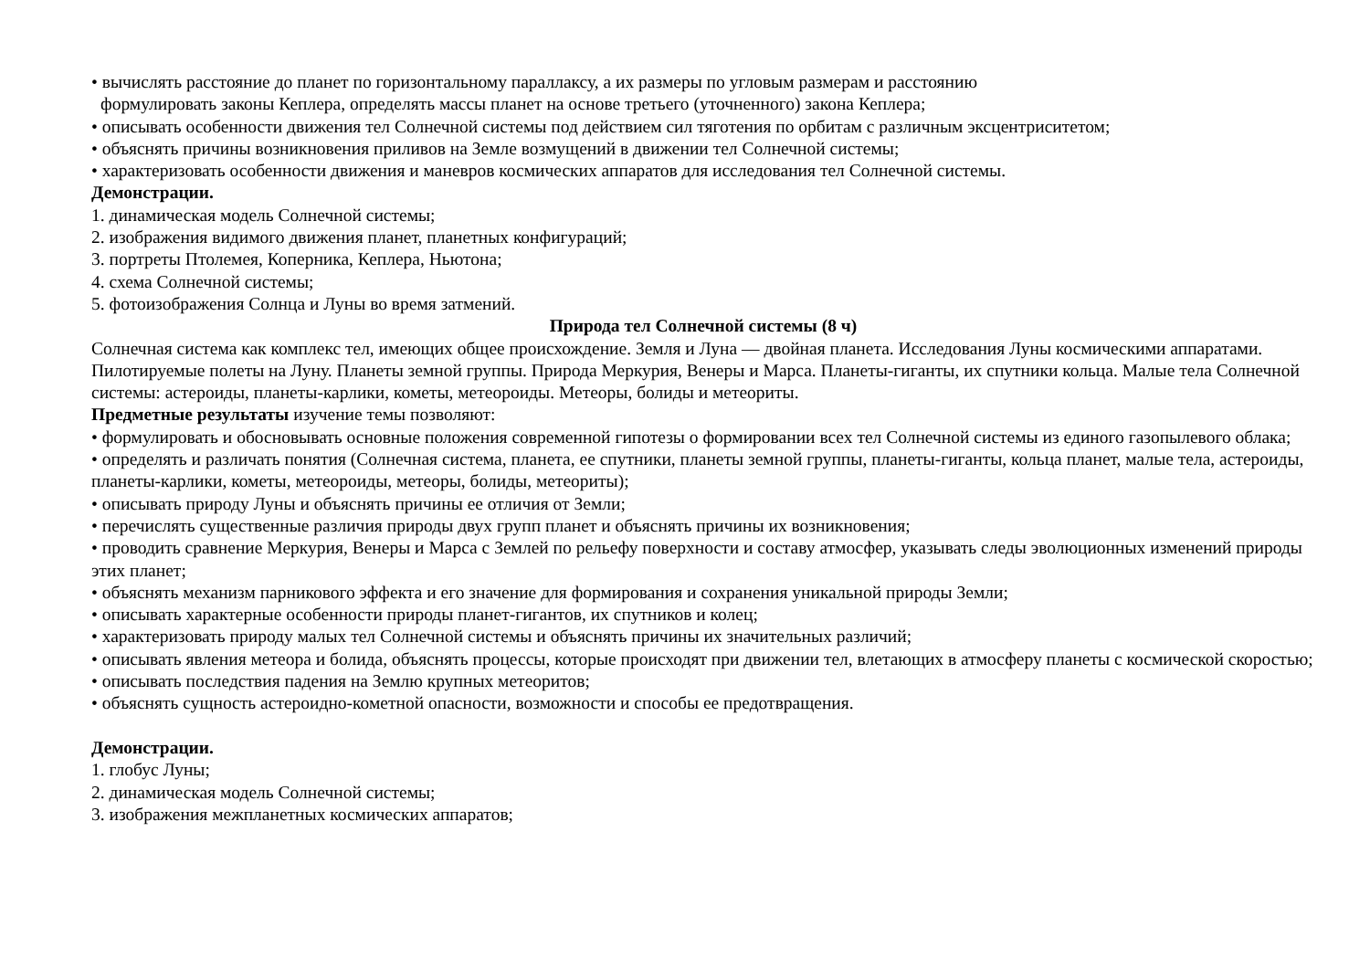• вычислять расстояние до планет по горизонтальному параллаксу, а их размеры по угловым размерам и расстоянию
формулировать законы Кеплера, определять массы планет на основе третьего (уточненного) закона Кеплера;
• описывать особенности движения тел Солнечной системы под действием сил тяготения по орбитам с различным эксцентриситетом;
• объяснять причины возникновения приливов на Земле возмущений в движении тел Солнечной системы;
• характеризовать особенности движения и маневров космических аппаратов для исследования тел Солнечной системы.
Демонстрации.
1. динамическая модель Солнечной системы;
2. изображения видимого движения планет, планетных конфигураций;
3. портреты Птолемея, Коперника, Кеплера, Ньютона;
4. схема Солнечной системы;
5. фотоизображения Солнца и Луны во время затмений.
Природа тел Солнечной системы (8 ч)
Солнечная система как комплекс тел, имеющих общее происхождение. Земля и Луна — двойная планета. Исследования Луны космическими аппаратами. Пилотируемые полеты на Луну. Планеты земной группы. Природа Меркурия, Венеры и Марса. Планеты-гиганты, их спутники кольца. Малые тела Солнечной системы: астероиды, планеты-карлики, кометы, метеороиды. Метеоры, болиды и метеориты.
Предметные результаты изучение темы позволяют:
• формулировать и обосновывать основные положения современной гипотезы о формировании всех тел Солнечной системы из единого газопылевого облака;
• определять и различать понятия (Солнечная система, планета, ее спутники, планеты земной группы, планеты-гиганты, кольца планет, малые тела, астероиды, планеты-карлики, кометы, метеороиды, метеоры, болиды, метеориты);
• описывать природу Луны и объяснять причины ее отличия от Земли;
• перечислять существенные различия природы двух групп планет и объяснять причины их возникновения;
• проводить сравнение Меркурия, Венеры и Марса с Землей по рельефу поверхности и составу атмосфер, указывать следы эволюционных изменений природы этих планет;
• объяснять механизм парникового эффекта и его значение для формирования и сохранения уникальной природы Земли;
• описывать характерные особенности природы планет-гигантов, их спутников и колец;
• характеризовать природу малых тел Солнечной системы и объяснять причины их значительных различий;
• описывать явления метеора и болида, объяснять процессы, которые происходят при движении тел, влетающих в атмосферу планеты с космической скоростью;
• описывать последствия падения на Землю крупных метеоритов;
• объяснять сущность астероидно-кометной опасности, возможности и способы ее предотвращения.
Демонстрации.
1. глобус Луны;
2. динамическая модель Солнечной системы;
3. изображения межпланетных космических аппаратов;